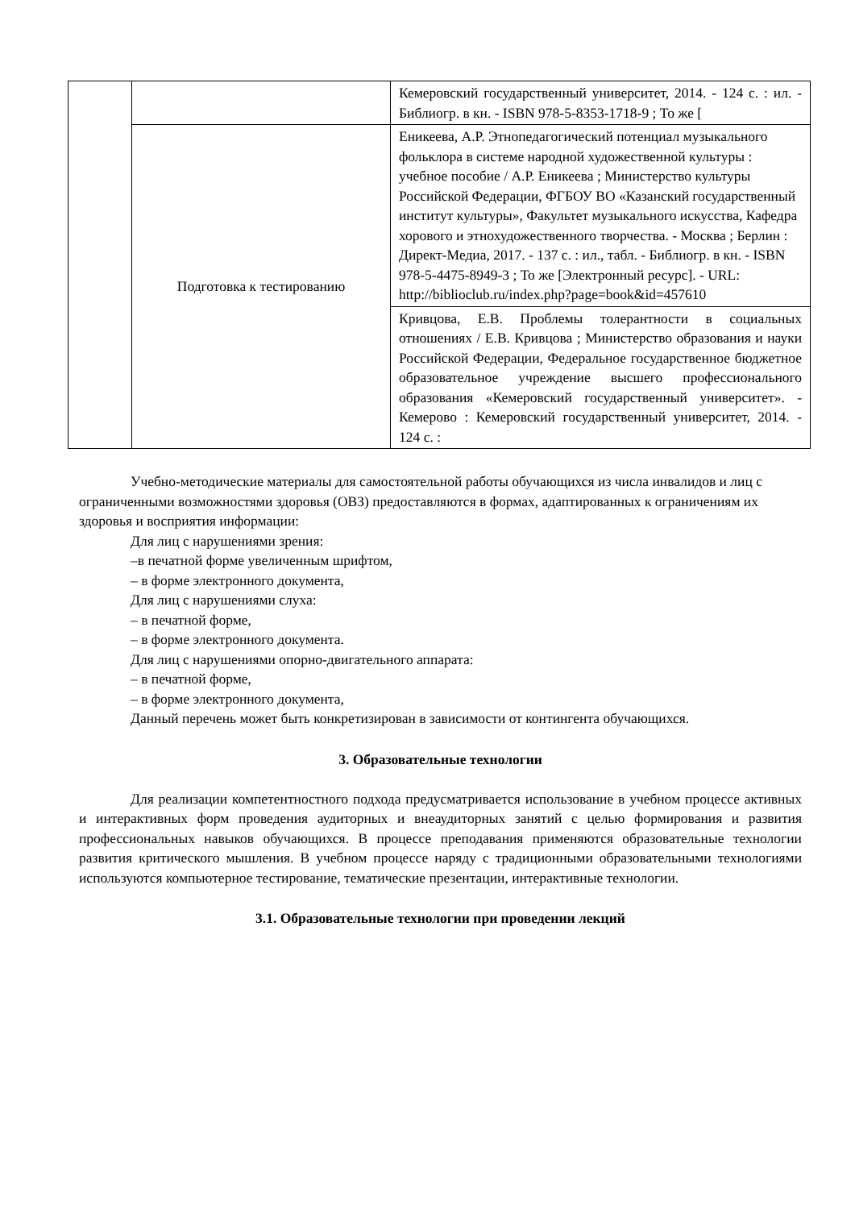| | | Кемеровский государственный университет, 2014. - 124 с. : ил. - Библиогр. в кн. - ISBN 978-5-8353-1718-9 ; То же [ |
| | Подготовка к тестированию | Еникеева, А.Р. Этнопедагогический потенциал музыкального фольклора в системе народной художественной культуры : учебное пособие / А.Р. Еникеева ; Министерство культуры Российской Федерации, ФГБОУ ВО «Казанский государственный институт культуры», Факультет музыкального искусства, Кафедра хорового и этнохудожественного творчества. - Москва ; Берлин : Директ-Медиа, 2017. - 137 с. : ил., табл. - Библиогр. в кн. - ISBN 978-5-4475-8949-3 ; То же [Электронный ресурс]. - URL: http://biblioclub.ru/index.php?page=book&id=457610 |
| | | Кривцова, Е.В. Проблемы толерантности в социальных отношениях / Е.В. Кривцова ; Министерство образования и науки Российской Федерации, Федеральное государственное бюджетное образовательное учреждение высшего профессионального образования «Кемеровский государственный университет». - Кемерово : Кемеровский государственный университет, 2014. - 124 с. : |
Учебно-методические материалы для самостоятельной работы обучающихся из числа инвалидов и лиц с ограниченными возможностями здоровья (ОВЗ) предоставляются в формах, адаптированных к ограничениям их здоровья и восприятия информации:
Для лиц с нарушениями зрения:
–в печатной форме увеличенным шрифтом,
– в форме электронного документа,
Для лиц с нарушениями слуха:
– в печатной форме,
– в форме электронного документа.
Для лиц с нарушениями опорно-двигательного аппарата:
– в печатной форме,
– в форме электронного документа,
Данный перечень может быть конкретизирован в зависимости от контингента обучающихся.
3. Образовательные технологии
Для реализации компетентностного подхода предусматривается использование в учебном процессе активных и интерактивных форм проведения аудиторных и внеаудиторных занятий с целью формирования и развития профессиональных навыков обучающихся. В процессе преподавания применяются образовательные технологии развития критического мышления. В учебном процессе наряду с традиционными образовательными технологиями используются компьютерное тестирование, тематические презентации, интерактивные технологии.
3.1. Образовательные технологии при проведении лекций